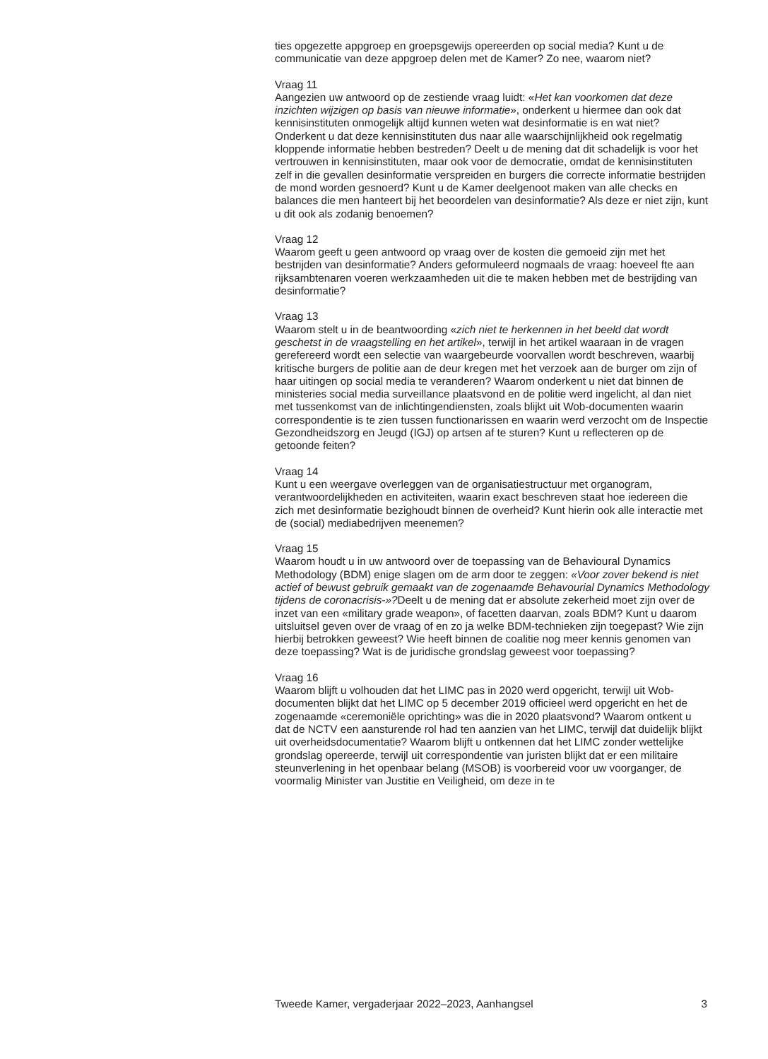ties opgezette appgroep en groepsgewijs opereerden op social media? Kunt u de communicatie van deze appgroep delen met de Kamer? Zo nee, waarom niet?
Vraag 11
Aangezien uw antwoord op de zestiende vraag luidt: «Het kan voorkomen dat deze inzichten wijzigen op basis van nieuwe informatie», onderkent u hiermee dan ook dat kennisinstituten onmogelijk altijd kunnen weten wat desinformatie is en wat niet? Onderkent u dat deze kennisinstituten dus naar alle waarschijnlijkheid ook regelmatig kloppende informatie hebben bestreden? Deelt u de mening dat dit schadelijk is voor het vertrouwen in kennisinstituten, maar ook voor de democratie, omdat de kennisinstituten zelf in die gevallen desinformatie verspreiden en burgers die correcte informatie bestrijden de mond worden gesnoerd? Kunt u de Kamer deelgenoot maken van alle checks en balances die men hanteert bij het beoordelen van desinformatie? Als deze er niet zijn, kunt u dit ook als zodanig benoemen?
Vraag 12
Waarom geeft u geen antwoord op vraag over de kosten die gemoeid zijn met het bestrijden van desinformatie? Anders geformuleerd nogmaals de vraag: hoeveel fte aan rijksambtenaren voeren werkzaamheden uit die te maken hebben met de bestrijding van desinformatie?
Vraag 13
Waarom stelt u in de beantwoording «zich niet te herkennen in het beeld dat wordt geschetst in de vraagstelling en het artikel», terwijl in het artikel waaraan in de vragen gerefereerd wordt een selectie van waargebeurde voorvallen wordt beschreven, waarbij kritische burgers de politie aan de deur kregen met het verzoek aan de burger om zijn of haar uitingen op social media te veranderen? Waarom onderkent u niet dat binnen de ministeries social media surveillance plaatsvond en de politie werd ingelicht, al dan niet met tussenkomst van de inlichtingendiensten, zoals blijkt uit Wob-documenten waarin correspondentie is te zien tussen functionarissen en waarin werd verzocht om de Inspectie Gezondheidszorg en Jeugd (IGJ) op artsen af te sturen? Kunt u reflecteren op de getoonde feiten?
Vraag 14
Kunt u een weergave overleggen van de organisatiestructuur met organogram, verantwoordelijkheden en activiteiten, waarin exact beschreven staat hoe iedereen die zich met desinformatie bezighoudt binnen de overheid? Kunt hierin ook alle interactie met de (social) mediabedrijven meenemen?
Vraag 15
Waarom houdt u in uw antwoord over de toepassing van de Behavioural Dynamics Methodology (BDM) enige slagen om de arm door te zeggen: «Voor zover bekend is niet actief of bewust gebruik gemaakt van de zogenaamde Behavourial Dynamics Methodology tijdens de coronacrisis-»?Deelt u de mening dat er absolute zekerheid moet zijn over de inzet van een «military grade weapon», of facetten daarvan, zoals BDM? Kunt u daarom uitsluitsel geven over de vraag of en zo ja welke BDM-technieken zijn toegepast? Wie zijn hierbij betrokken geweest? Wie heeft binnen de coalitie nog meer kennis genomen van deze toepassing? Wat is de juridische grondslag geweest voor toepassing?
Vraag 16
Waarom blijft u volhouden dat het LIMC pas in 2020 werd opgericht, terwijl uit Wob-documenten blijkt dat het LIMC op 5 december 2019 officieel werd opgericht en het de zogenaamde «ceremoniële oprichting» was die in 2020 plaatsvond? Waarom ontkent u dat de NCTV een aansturende rol had ten aanzien van het LIMC, terwijl dat duidelijk blijkt uit overheidsdocumentatie? Waarom blijft u ontkennen dat het LIMC zonder wettelijke grondslag opereerde, terwijl uit correspondentie van juristen blijkt dat er een militaire steunverlening in het openbaar belang (MSOB) is voorbereid voor uw voorganger, de voormalig Minister van Justitie en Veiligheid, om deze in te
Tweede Kamer, vergaderjaar 2022–2023, Aanhangsel 3